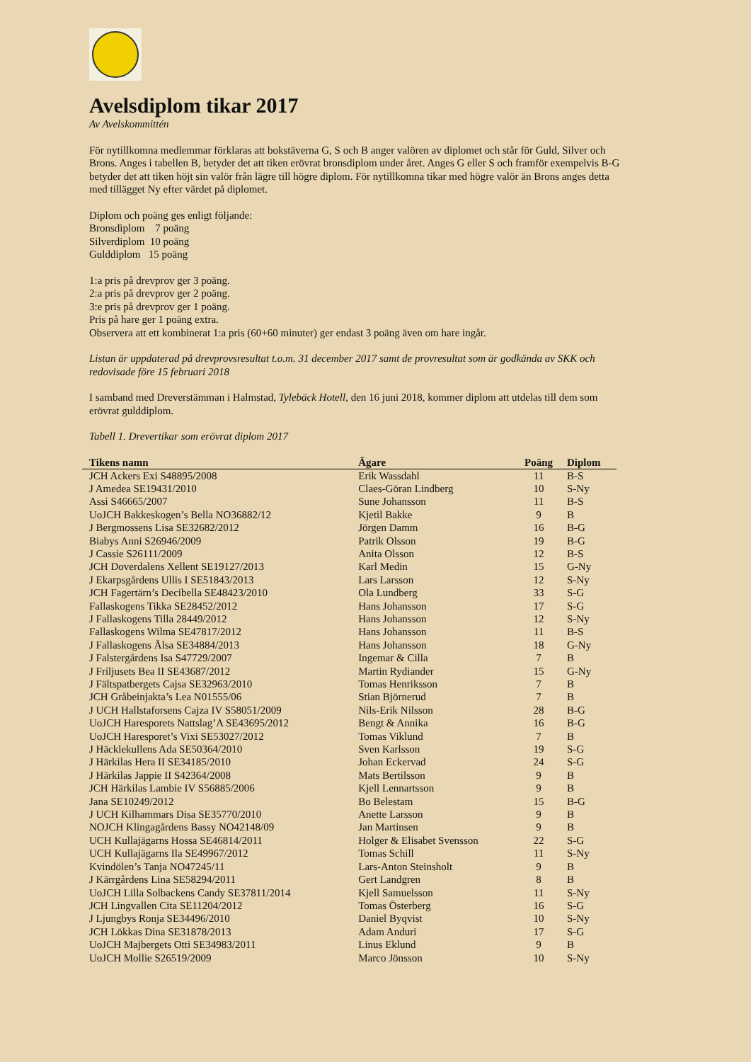Avelsdiplom tikar 2017
Av Avelskommittén
För nytillkomna medlemmar förklaras att bokstäverna G, S och B anger valören av diplomet och står för Guld, Silver och Brons. Anges i tabellen B, betyder det att tiken erövrat bronsdiplom under året. Anges G eller S och framför exempelvis B-G betyder det att tiken höjt sin valör från lägre till högre diplom. För nytillkomna tikar med högre valör än Brons anges detta med tillägget Ny efter värdet på diplomet.
Diplom och poäng ges enligt följande:
Bronsdiplom 7 poäng
Silverdiplom 10 poäng
Gulddiplom 15 poäng
1:a pris på drevprov ger 3 poäng.
2:a pris på drevprov ger 2 poäng.
3:e pris på drevprov ger 1 poäng.
Pris på hare ger 1 poäng extra.
Observera att ett kombinerat 1:a pris (60+60 minuter) ger endast 3 poäng även om hare ingår.
Listan är uppdaterad på drevprovsresultat t.o.m. 31 december 2017 samt de provresultat som är godkända av SKK och redovisade före 15 februari 2018
I samband med Dreverstämman i Halmstad, Tylebäck Hotell, den 16 juni 2018, kommer diplom att utdelas till dem som erövrat gulddiplom.
Tabell 1. Drevertikar som erövrat diplom 2017
| Tikens namn | Ägare | Poäng | Diplom |
| --- | --- | --- | --- |
| JCH Ackers Exi S48895/2008 | Erik Wassdahl | 11 | B-S |
| J Amedea SE19431/2010 | Claes-Göran Lindberg | 10 | S-Ny |
| Assi S46665/2007 | Sune Johansson | 11 | B-S |
| UoJCH Bakkeskogen’s Bella NO36882/12 | Kjetil Bakke | 9 | B |
| J Bergmossens Lisa SE32682/2012 | Jörgen Damm | 16 | B-G |
| Biabys Anni S26946/2009 | Patrik Olsson | 19 | B-G |
| J Cassie S26111/2009 | Anita Olsson | 12 | B-S |
| JCH Doverdalens Xellent SE19127/2013 | Karl Medin | 15 | G-Ny |
| J Ekarpsgårdens Ullis I SE51843/2013 | Lars Larsson | 12 | S-Ny |
| JCH Fagertärn’s Decibella SE48423/2010 | Ola Lundberg | 33 | S-G |
| Fallaskogens Tikka SE28452/2012 | Hans Johansson | 17 | S-G |
| J Fallaskogens Tilla 28449/2012 | Hans Johansson | 12 | S-Ny |
| Fallaskogens Wilma SE47817/2012 | Hans Johansson | 11 | B-S |
| J Fallaskogens Älsa SE34884/2013 | Hans Johansson | 18 | G-Ny |
| J Falstergårdens Isa S47729/2007 | Ingemar & Cilla | 7 | B |
| J Friljusets Bea II SE43687/2012 | Martin Rydiander | 15 | G-Ny |
| J Fältspatbergets Cajsa SE32963/2010 | Tomas Henriksson | 7 | B |
| JCH Gråbeinjakta’s Lea N01555/06 | Stian Björnerud | 7 | B |
| J UCH Hallstaforsens Cajza IV S58051/2009 | Nils-Erik Nilsson | 28 | B-G |
| UoJCH Haresporets Nattslag’A SE43695/2012 | Bengt & Annika | 16 | B-G |
| UoJCH Haresporet’s Vixi SE53027/2012 | Tomas Viklund | 7 | B |
| J Häcklekullens Ada SE50364/2010 | Sven Karlsson | 19 | S-G |
| J Härkilas Hera II SE34185/2010 | Johan Eckervad | 24 | S-G |
| J Härkilas Jappie II S42364/2008 | Mats Bertilsson | 9 | B |
| JCH Härkilas Lambie IV S56885/2006 | Kjell Lennartsson | 9 | B |
| Jana SE10249/2012 | Bo Belestam | 15 | B-G |
| J UCH Kilhammars Disa SE35770/2010 | Anette Larsson | 9 | B |
| NOJCH Klingagårdens Bassy NO42148/09 | Jan Martinsen | 9 | B |
| UCH Kullajägarns Hossa SE46814/2011 | Holger & Elisabet Svensson | 22 | S-G |
| UCH Kullajägarns Ila SE49967/2012 | Tomas Schill | 11 | S-Ny |
| Kvindölen’s Tanja NO47245/11 | Lars-Anton Steinsholt | 9 | B |
| J Kärrgårdens Lina SE58294/2011 | Gert Landgren | 8 | B |
| UoJCH Lilla Solbackens Candy SE37811/2014 | Kjell Samuelsson | 11 | S-Ny |
| JCH Lingvallen Cita SE11204/2012 | Tomas Österberg | 16 | S-G |
| J Ljungbys Ronja SE34496/2010 | Daniel Byqvist | 10 | S-Ny |
| JCH Lökkas Dina SE31878/2013 | Adam Anduri | 17 | S-G |
| UoJCH Majbergets Otti SE34983/2011 | Linus Eklund | 9 | B |
| UoJCH Mollie S26519/2009 | Marco Jönsson | 10 | S-Ny |